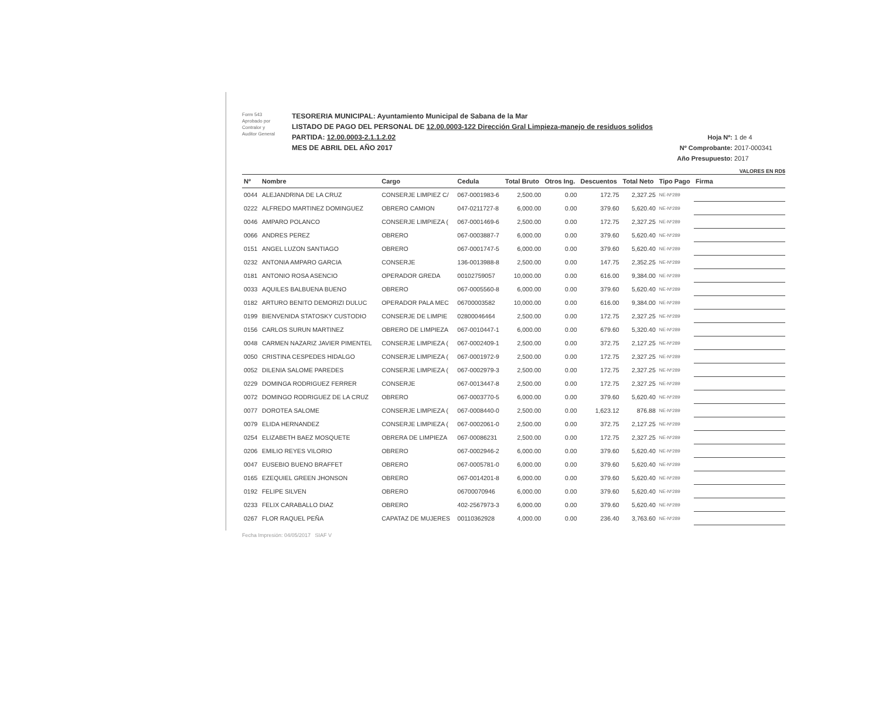Form 543
Aprobado por
Contralor y
Auditor General
TESORERIA MUNICIPAL: Ayuntamiento Municipal de Sabana de la Mar
LISTADO DE PAGO DEL PERSONAL DE 12.00.0003-122 Dirección Gral Limpieza-manejo de residuos solidos
PARTIDA: 12.00.0003-2.1.1.2.02
MES DE ABRIL DEL AÑO 2017
Hoja Nº: 1 de 4
Nº Comprobante: 2017-000341
Año Presupuesto: 2017
VALORES EN RD$
| Nº | Nombre | Cargo | Cedula | Total Bruto | Otros Ing. | Descuentos | Total Neto | Tipo Pago | Firma |
| --- | --- | --- | --- | --- | --- | --- | --- | --- | --- |
| 0044 | ALEJANDRINA DE LA CRUZ | CONSERJE LIMPIEZ C/ | 067-0001983-6 | 2,500.00 | 0.00 | 172.75 | 2,327.25 | NE-Nº289 | |
| 0222 | ALFREDO MARTINEZ DOMINGUEZ | OBRERO CAMION | 047-0211727-8 | 6,000.00 | 0.00 | 379.60 | 5,620.40 | NE-Nº289 | |
| 0046 | AMPARO POLANCO | CONSERJE LIMPIEZA ( | 067-0001469-6 | 2,500.00 | 0.00 | 172.75 | 2,327.25 | NE-Nº289 | |
| 0066 | ANDRES PEREZ | OBRERO | 067-0003887-7 | 6,000.00 | 0.00 | 379.60 | 5,620.40 | NE-Nº289 | |
| 0151 | ANGEL LUZON SANTIAGO | OBRERO | 067-0001747-5 | 6,000.00 | 0.00 | 379.60 | 5,620.40 | NE-Nº289 | |
| 0232 | ANTONIA AMPARO GARCIA | CONSERJE | 136-0013988-8 | 2,500.00 | 0.00 | 147.75 | 2,352.25 | NE-Nº289 | |
| 0181 | ANTONIO ROSA ASENCIO | OPERADOR GREDA | 00102759057 | 10,000.00 | 0.00 | 616.00 | 9,384.00 | NE-Nº289 | |
| 0033 | AQUILES BALBUENA BUENO | OBRERO | 067-0005560-8 | 6,000.00 | 0.00 | 379.60 | 5,620.40 | NE-Nº289 | |
| 0182 | ARTURO BENITO DEMORIZI DULUC | OPERADOR PALA MEC | 06700003582 | 10,000.00 | 0.00 | 616.00 | 9,384.00 | NE-Nº289 | |
| 0199 | BIENVENIDA STATOSKY CUSTODIO | CONSERJE DE LIMPIE | 02800046464 | 2,500.00 | 0.00 | 172.75 | 2,327.25 | NE-Nº289 | |
| 0156 | CARLOS SURUN MARTINEZ | OBRERO DE LIMPIEZA | 067-0010447-1 | 6,000.00 | 0.00 | 679.60 | 5,320.40 | NE-Nº289 | |
| 0048 | CARMEN NAZARIZ JAVIER PIMENTEL | CONSERJE LIMPIEZA ( | 067-0002409-1 | 2,500.00 | 0.00 | 372.75 | 2,127.25 | NE-Nº289 | |
| 0050 | CRISTINA CESPEDES HIDALGO | CONSERJE LIMPIEZA ( | 067-0001972-9 | 2,500.00 | 0.00 | 172.75 | 2,327.25 | NE-Nº289 | |
| 0052 | DILENIA SALOME PAREDES | CONSERJE LIMPIEZA ( | 067-0002979-3 | 2,500.00 | 0.00 | 172.75 | 2,327.25 | NE-Nº289 | |
| 0229 | DOMINGA RODRIGUEZ FERRER | CONSERJE | 067-0013447-8 | 2,500.00 | 0.00 | 172.75 | 2,327.25 | NE-Nº289 | |
| 0072 | DOMINGO RODRIGUEZ DE LA CRUZ | OBRERO | 067-0003770-5 | 6,000.00 | 0.00 | 379.60 | 5,620.40 | NE-Nº289 | |
| 0077 | DOROTEA SALOME | CONSERJE LIMPIEZA ( | 067-0008440-0 | 2,500.00 | 0.00 | 1,623.12 | 876.88 | NE-Nº289 | |
| 0079 | ELIDA HERNANDEZ | CONSERJE LIMPIEZA ( | 067-0002061-0 | 2,500.00 | 0.00 | 372.75 | 2,127.25 | NE-Nº289 | |
| 0254 | ELIZABETH BAEZ MOSQUETE | OBRERA DE LIMPIEZA | 067-00086231 | 2,500.00 | 0.00 | 172.75 | 2,327.25 | NE-Nº289 | |
| 0206 | EMILIO REYES VILORIO | OBRERO | 067-0002946-2 | 6,000.00 | 0.00 | 379.60 | 5,620.40 | NE-Nº289 | |
| 0047 | EUSEBIO BUENO BRAFFET | OBRERO | 067-0005781-0 | 6,000.00 | 0.00 | 379.60 | 5,620.40 | NE-Nº289 | |
| 0165 | EZEQUIEL GREEN JHONSON | OBRERO | 067-0014201-8 | 6,000.00 | 0.00 | 379.60 | 5,620.40 | NE-Nº289 | |
| 0192 | FELIPE SILVEN | OBRERO | 06700070946 | 6,000.00 | 0.00 | 379.60 | 5,620.40 | NE-Nº289 | |
| 0233 | FELIX CARABALLO DIAZ | OBRERO | 402-2567973-3 | 6,000.00 | 0.00 | 379.60 | 5,620.40 | NE-Nº289 | |
| 0267 | FLOR RAQUEL PEÑA | CAPATAZ DE MUJERES | 00110362928 | 4,000.00 | 0.00 | 236.40 | 3,763.60 | NE-Nº289 | |
Fecha Impresión: 04/05/2017 SIAF V